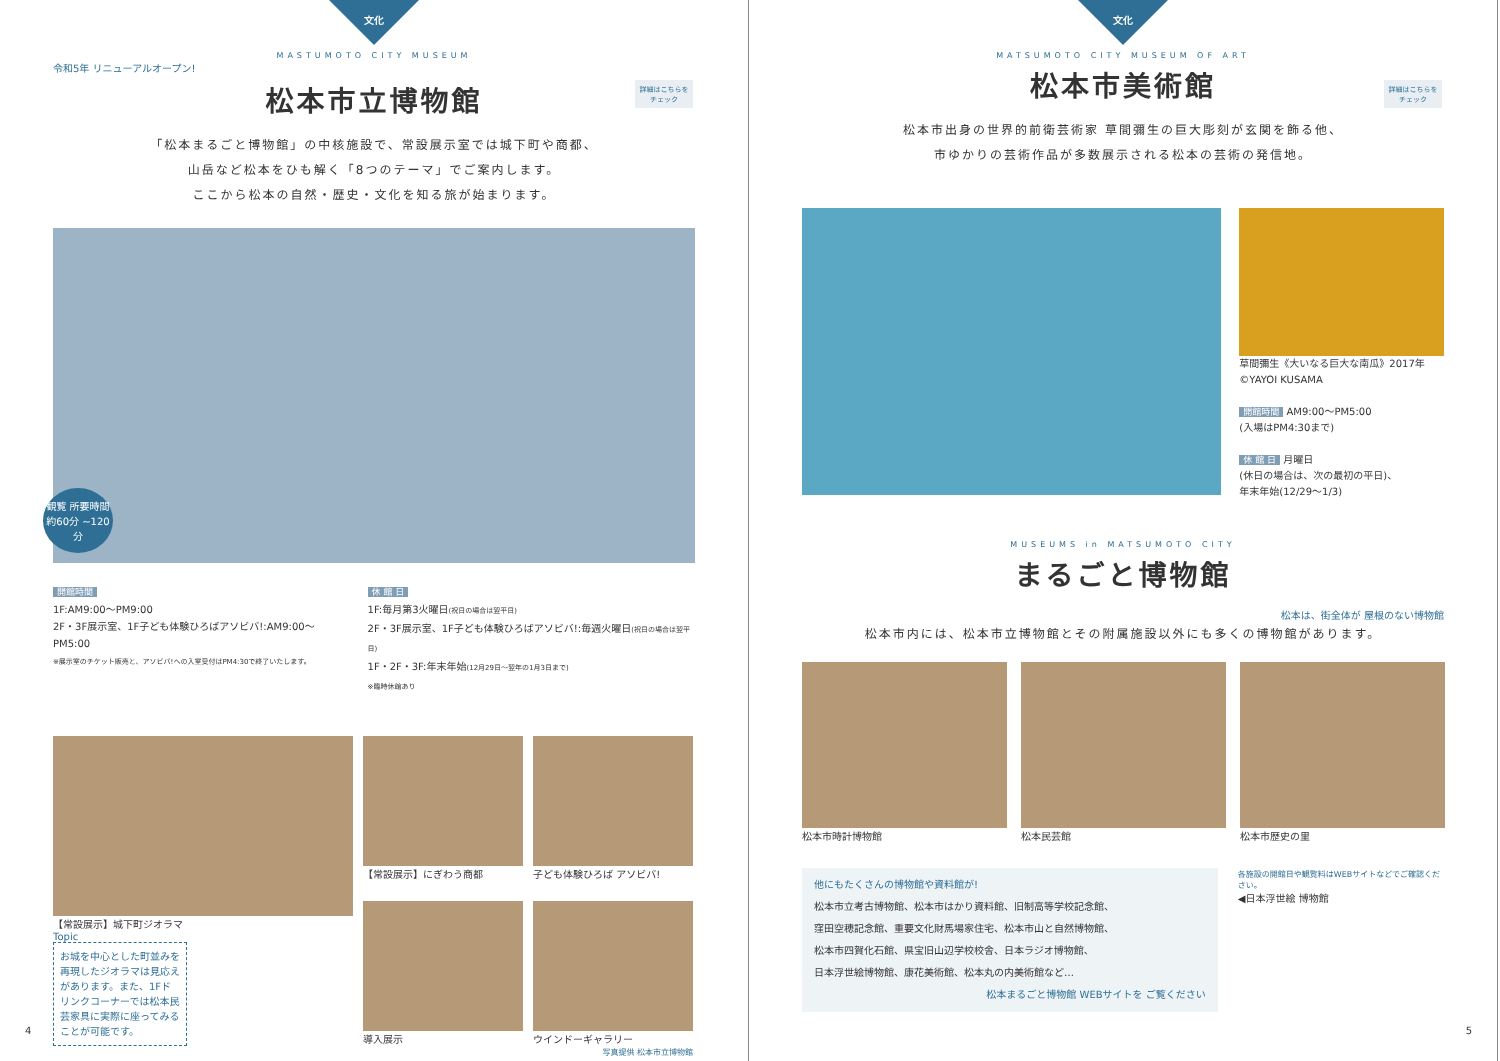文化
MASTUMOTO CITY MUSEUM
令和5年 リニューアルオープン!
松本市立博物館
詳細はこちらを チェック
「松本まるごと博物館」の中核施設で、常設展示室では城下町や商都、
山岳など松本をひも解く「8つのテーマ」でご案内します。
ここから松本の自然・歴史・文化を知る旅が始まります。
観覧 所要時間
約60分 ~120分
開館時間
1F:AM9:00〜PM9:00
2F・3F展示室、1F子ども体験ひろばアソビバ!:AM9:00〜PM5:00
※展示室のチケット販売と、アソビバ!への入室受付はPM4:30で終了いたします。
休 館 日
1F:毎月第3火曜日(祝日の場合は翌平日)
2F・3F展示室、1F子ども体験ひろばアソビバ!:毎週火曜日(祝日の場合は翌平日)
1F・2F・3F:年末年始(12月29日〜翌年の1月3日まで)
※臨時休館あり
【常設展示】城下町ジオラマ
Topic
お城を中心とした町並みを再現したジオラマは見応えがあります。また、1Fドリンクコーナーでは松本民芸家具に実際に座ってみることが可能です。
【常設展示】にぎわう商都
導入展示
子ども体験ひろば アソビバ!
ウインドーギャラリー
写真提供 松本市立博物館
4
文化
MATSUMOTO CITY MUSEUM OF ART
松本市美術館
詳細はこちらを チェック
松本市出身の世界的前衛芸術家 草間彌生の巨大彫刻が玄関を飾る他、
市ゆかりの芸術作品が多数展示される松本の芸術の発信地。
草間彌生《大いなる巨大な南瓜》2017年
©YAYOI KUSAMA
開館時間 AM9:00〜PM5:00
(入場はPM4:30まで)
休 館 日 月曜日
(休日の場合は、次の最初の平日)、
年末年始(12/29〜1/3)
MUSEUMS in MATSUMOTO CITY
まるごと博物館
松本は、街全体が 屋根のない博物館
松本市内には、松本市立博物館とその附属施設以外にも多くの博物館があります。
松本市時計博物館 松本民芸館 松本市歴史の里
他にもたくさんの博物館や資料館が!
松本市立考古博物館、松本市はかり資料館、旧制高等学校記念館、
窪田空穂記念館、重要文化財馬場家住宅、松本市山と自然博物館、
松本市四賀化石館、県宝旧山辺学校校舎、日本ラジオ博物館、
日本浮世絵博物館、康花美術館、松本丸の内美術館など…
松本まるごと博物館 WEBサイトを ご覧ください
各施設の開館日や観覧料はWEBサイトなどでご確認ください。
◀日本浮世絵 博物館
5